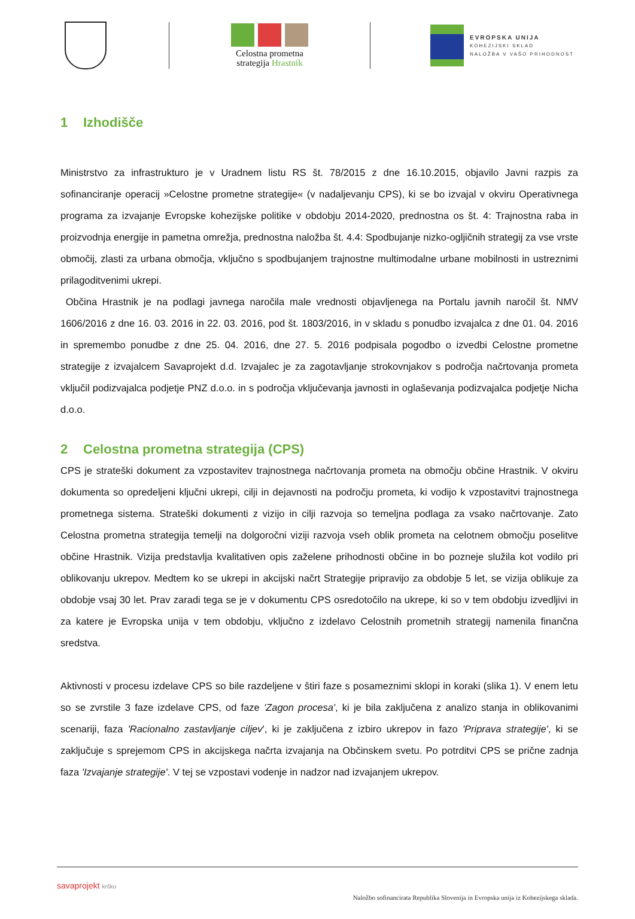Celostna prometna
strategija Hrastnik
EVROPSKA UNIJA
KOHEZIJSKI SKLAD
NALOŽBA V VAŠO PRIHODNOST
1 Izhodišče
Ministrstvo za infrastrukturo je v Uradnem listu RS št. 78/2015 z dne 16.10.2015, objavilo Javni razpis za sofinanciranje operacij »Celostne prometne strategije« (v nadaljevanju CPS), ki se bo izvajal v okviru Operativnega programa za izvajanje Evropske kohezijske politike v obdobju 2014-2020, prednostna os št. 4: Trajnostna raba in proizvodnja energije in pametna omrežja, prednostna naložba št. 4.4: Spodbujanje nizko-ogljičnih strategij za vse vrste območij, zlasti za urbana območja, vključno s spodbujanjem trajnostne multimodalne urbane mobilnosti in ustreznimi prilagoditvenimi ukrepi.
Občina Hrastnik je na podlagi javnega naročila male vrednosti objavljenega na Portalu javnih naročil št. NMV 1606/2016 z dne 16. 03. 2016 in 22. 03. 2016, pod št. 1803/2016, in v skladu s ponudbo izvajalca z dne 01. 04. 2016 in spremembo ponudbe z dne 25. 04. 2016, dne 27. 5. 2016 podpisala pogodbo o izvedbi Celostne prometne strategije z izvajalcem Savaprojekt d.d. Izvajalec je za zagotavljanje strokovnjakov s področja načrtovanja prometa vključil podizvajalca podjetje PNZ d.o.o. in s področja vključevanja javnosti in oglaševanja podizvajalca podjetje Nicha d.o.o.
2 Celostna prometna strategija (CPS)
CPS je strateški dokument za vzpostavitev trajnostnega načrtovanja prometa na območju občine Hrastnik. V okviru dokumenta so opredeljeni ključni ukrepi, cilji in dejavnosti na področju prometa, ki vodijo k vzpostavitvi trajnostnega prometnega sistema. Strateški dokumenti z vizijo in cilji razvoja so temeljna podlaga za vsako načrtovanje. Zato Celostna prometna strategija temelji na dolgoročni viziji razvoja vseh oblik prometa na celotnem območju poselitve občine Hrastnik. Vizija predstavlja kvalitativen opis zaželene prihodnosti občine in bo pozneje služila kot vodilo pri oblikovanju ukrepov. Medtem ko se ukrepi in akcijski načrt Strategije pripravijo za obdobje 5 let, se vizija oblikuje za obdobje vsaj 30 let. Prav zaradi tega se je v dokumentu CPS osredotočilo na ukrepe, ki so v tem obdobju izvedljivi in za katere je Evropska unija v tem obdobju, vključno z izdelavo Celostnih prometnih strategij namenila finančna sredstva.
Aktivnosti v procesu izdelave CPS so bile razdeljene v štiri faze s posameznimi sklopi in koraki (slika 1). V enem letu so se zvrstile 3 faze izdelave CPS, od faze 'Zagon procesa', ki je bila zaključena z analizo stanja in oblikovanimi scenariji, faza 'Racionalno zastavljanje ciljev', ki je zaključena z izbiro ukrepov in fazo 'Priprava strategije', ki se zaključuje s sprejemom CPS in akcijskega načrta izvajanja na Občinskem svetu. Po potrditvi CPS se prične zadnja faza 'Izvajanje strategije'. V tej se vzpostavi vodenje in nadzor nad izvajanjem ukrepov.
savaprojekt krško
Naložbo sofinancirata Republika Slovenija in Evropska unija iz Kohezijskega sklada.